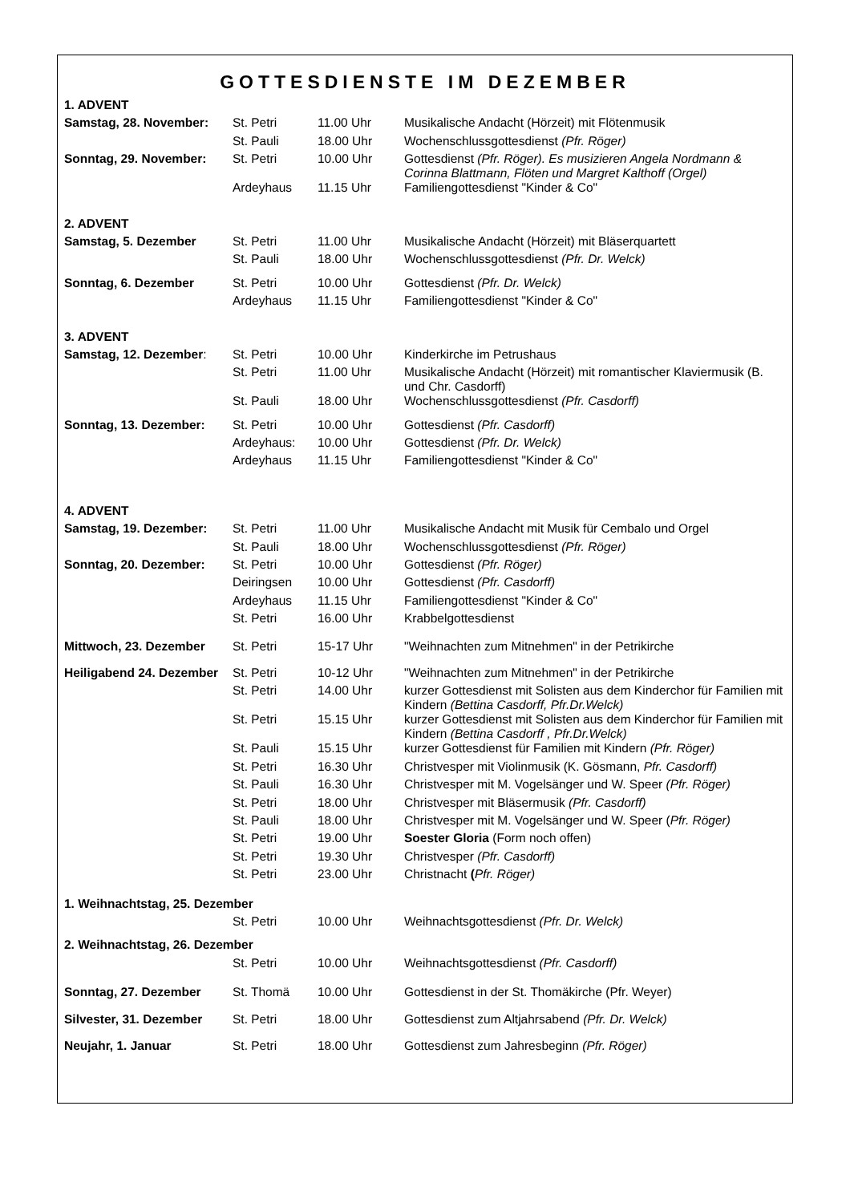GOTTESDIENSTE IM DEZEMBER
| 1. ADVENT | | | |
| Samstag, 28. November: | St. Petri | 11.00 Uhr | Musikalische Andacht (Hörzeit) mit Flötenmusik |
| | St. Pauli | 18.00 Uhr | Wochenschlussgottesdienst (Pfr. Röger) |
| Sonntag, 29. November: | St. Petri | 10.00 Uhr | Gottesdienst (Pfr. Röger). Es musizieren Angela Nordmann & Corinna Blattmann, Flöten und Margret Kalthoff (Orgel) |
| | Ardeyhaus | 11.15 Uhr | Familiengottesdienst "Kinder & Co" |
| 2. ADVENT | | | |
| Samstag, 5. Dezember | St. Petri | 11.00 Uhr | Musikalische Andacht (Hörzeit) mit Bläserquartett |
| | St. Pauli | 18.00 Uhr | Wochenschlussgottesdienst (Pfr. Dr. Welck) |
| Sonntag, 6. Dezember | St. Petri | 10.00 Uhr | Gottesdienst (Pfr. Dr. Welck) |
| | Ardeyhaus | 11.15 Uhr | Familiengottesdienst "Kinder & Co" |
| 3. ADVENT | | | |
| Samstag, 12. Dezember : | St. Petri | 10.00 Uhr | Kinderkirche im Petrushaus |
| | St. Petri | 11.00 Uhr | Musikalische Andacht (Hörzeit) mit romantischer Klaviermusik (B. und Chr. Casdorff) |
| | St. Pauli | 18.00 Uhr | Wochenschlussgottesdienst (Pfr. Casdorff) |
| Sonntag, 13. Dezember: | St. Petri | 10.00 Uhr | Gottesdienst (Pfr. Casdorff) |
| | Ardeyhaus: | 10.00 Uhr | Gottesdienst (Pfr. Dr. Welck) |
| | Ardeyhaus | 11.15 Uhr | Familiengottesdienst "Kinder & Co" |
| 4. ADVENT | | | |
| Samstag, 19. Dezember: | St. Petri | 11.00 Uhr | Musikalische Andacht mit Musik für Cembalo und Orgel |
| | St. Pauli | 18.00 Uhr | Wochenschlussgottesdienst (Pfr. Röger) |
| Sonntag, 20. Dezember: | St. Petri | 10.00 Uhr | Gottesdienst (Pfr. Röger) |
| | Deiringsen | 10.00 Uhr | Gottesdienst (Pfr. Casdorff) |
| | Ardeyhaus | 11.15 Uhr | Familiengottesdienst "Kinder & Co" |
| | St. Petri | 16.00 Uhr | Krabbelgottesdienst |
| Mittwoch, 23. Dezember | St. Petri | 15-17 Uhr | "Weihnachten zum Mitnehmen" in der Petrikirche |
| Heiligabend 24. Dezember | St. Petri | 10-12 Uhr | "Weihnachten zum Mitnehmen" in der Petrikirche |
| | St. Petri | 14.00 Uhr | kurzer Gottesdienst mit Solisten aus dem Kinderchor für Familien mit Kindern (Bettina Casdorff, Pfr.Dr.Welck) |
| | St. Petri | 15.15 Uhr | kurzer Gottesdienst mit Solisten aus dem Kinderchor für Familien mit Kindern (Bettina Casdorff , Pfr.Dr.Welck) |
| | St. Pauli | 15.15 Uhr | kurzer Gottesdienst für Familien mit Kindern (Pfr. Röger) |
| | St. Petri | 16.30 Uhr | Christvesper mit Violinmusik (K. Gösmann, Pfr. Casdorff) |
| | St. Pauli | 16.30 Uhr | Christvesper mit M. Vogelsänger und W. Speer (Pfr. Röger) |
| | St. Petri | 18.00 Uhr | Christvesper mit Bläsermusik (Pfr. Casdorff) |
| | St. Pauli | 18.00 Uhr | Christvesper mit M. Vogelsänger und W. Speer ( Pfr. Röger) |
| | St. Petri | 19.00 Uhr | Soester Gloria (Form noch offen) |
| | St. Petri | 19.30 Uhr | Christvesper (Pfr. Casdorff) |
| | St. Petri | 23.00 Uhr | Christnacht ( Pfr. Röger) |
| 1. Weihnachtstag, 25. Dezember | | | |
| | St. Petri | 10.00 Uhr | Weihnachtsgottesdienst (Pfr. Dr. Welck) |
| 2. Weihnachtstag, 26. Dezember | | | |
| | St. Petri | 10.00 Uhr | Weihnachtsgottesdienst (Pfr. Casdorff) |
| Sonntag, 27. Dezember | St. Thomä | 10.00 Uhr | Gottesdienst in der St. Thomäkirche (Pfr. Weyer) |
| Silvester, 31. Dezember | St. Petri | 18.00 Uhr | Gottesdienst zum Altjahrsabend (Pfr. Dr. Welck) |
| Neujahr, 1. Januar | St. Petri | 18.00 Uhr | Gottesdienst zum Jahresbeginn (Pfr. Röger) |